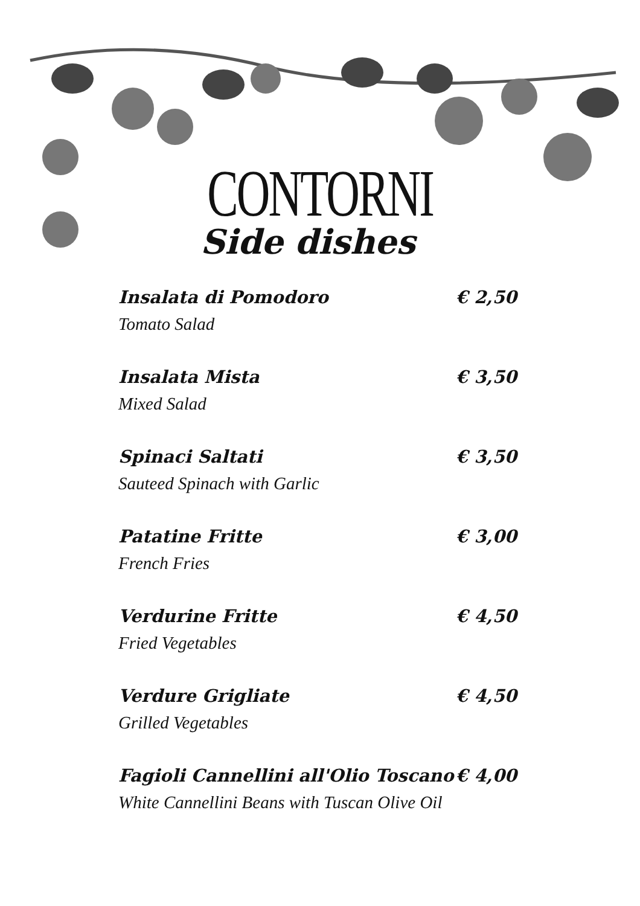CONTORNI
Side dishes
Insalata di Pomodoro € 2,50
Tomato Salad
Insalata Mista € 3,50
Mixed Salad
Spinaci Saltati € 3,50
Sauteed Spinach with Garlic
Patatine Fritte € 3,00
French Fries
Verdurine Fritte € 4,50
Fried Vegetables
Verdure Grigliate € 4,50
Grilled Vegetables
Fagioli Cannellini all'Olio Toscano € 4,00
White Cannellini Beans with Tuscan Olive Oil